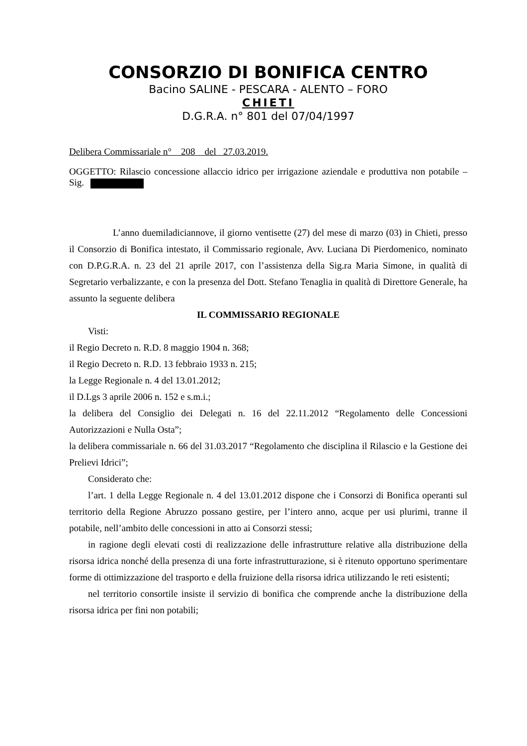CONSORZIO DI BONIFICA CENTRO
Bacino SALINE - PESCARA - ALENTO – FORO
CHIETI
D.G.R.A. n° 801 del 07/04/1997
Delibera Commissariale n° 208 del 27.03.2019.
OGGETTO: Rilascio concessione allaccio idrico per irrigazione aziendale e produttiva non potabile – Sig.
L’anno duemiladiciannove, il giorno ventisette (27) del mese di marzo (03) in Chieti, presso il Consorzio di Bonifica intestato, il Commissario regionale, Avv. Luciana Di Pierdomenico, nominato con D.P.G.R.A. n. 23 del 21 aprile 2017, con l’assistenza della Sig.ra Maria Simone, in qualità di Segretario verbalizzante, e con la presenza del Dott. Stefano Tenaglia in qualità di Direttore Generale, ha assunto la seguente delibera
IL COMMISSARIO REGIONALE
Visti:
il Regio Decreto n. R.D. 8 maggio 1904 n. 368;
il Regio Decreto n. R.D. 13 febbraio 1933 n. 215;
la Legge Regionale n. 4 del 13.01.2012;
il D.Lgs 3 aprile 2006 n. 152 e s.m.i.;
la delibera del Consiglio dei Delegati n. 16 del 22.11.2012 “Regolamento delle Concessioni Autorizzazioni e Nulla Osta”;
la delibera commissariale n. 66 del 31.03.2017 “Regolamento che disciplina il Rilascio e la Gestione dei Prelievi Idrici”;
Considerato che:
l’art. 1 della Legge Regionale n. 4 del 13.01.2012 dispone che i Consorzi di Bonifica operanti sul territorio della Regione Abruzzo possano gestire, per l’intero anno, acque per usi plurimi, tranne il potabile, nell’ambito delle concessioni in atto ai Consorzi stessi;
in ragione degli elevati costi di realizzazione delle infrastrutture relative alla distribuzione della risorsa idrica nonché della presenza di una forte infrastrutturazione, si è ritenuto opportuno sperimentare forme di ottimizzazione del trasporto e della fruizione della risorsa idrica utilizzando le reti esistenti;
nel territorio consortile insiste il servizio di bonifica che comprende anche la distribuzione della risorsa idrica per fini non potabili;